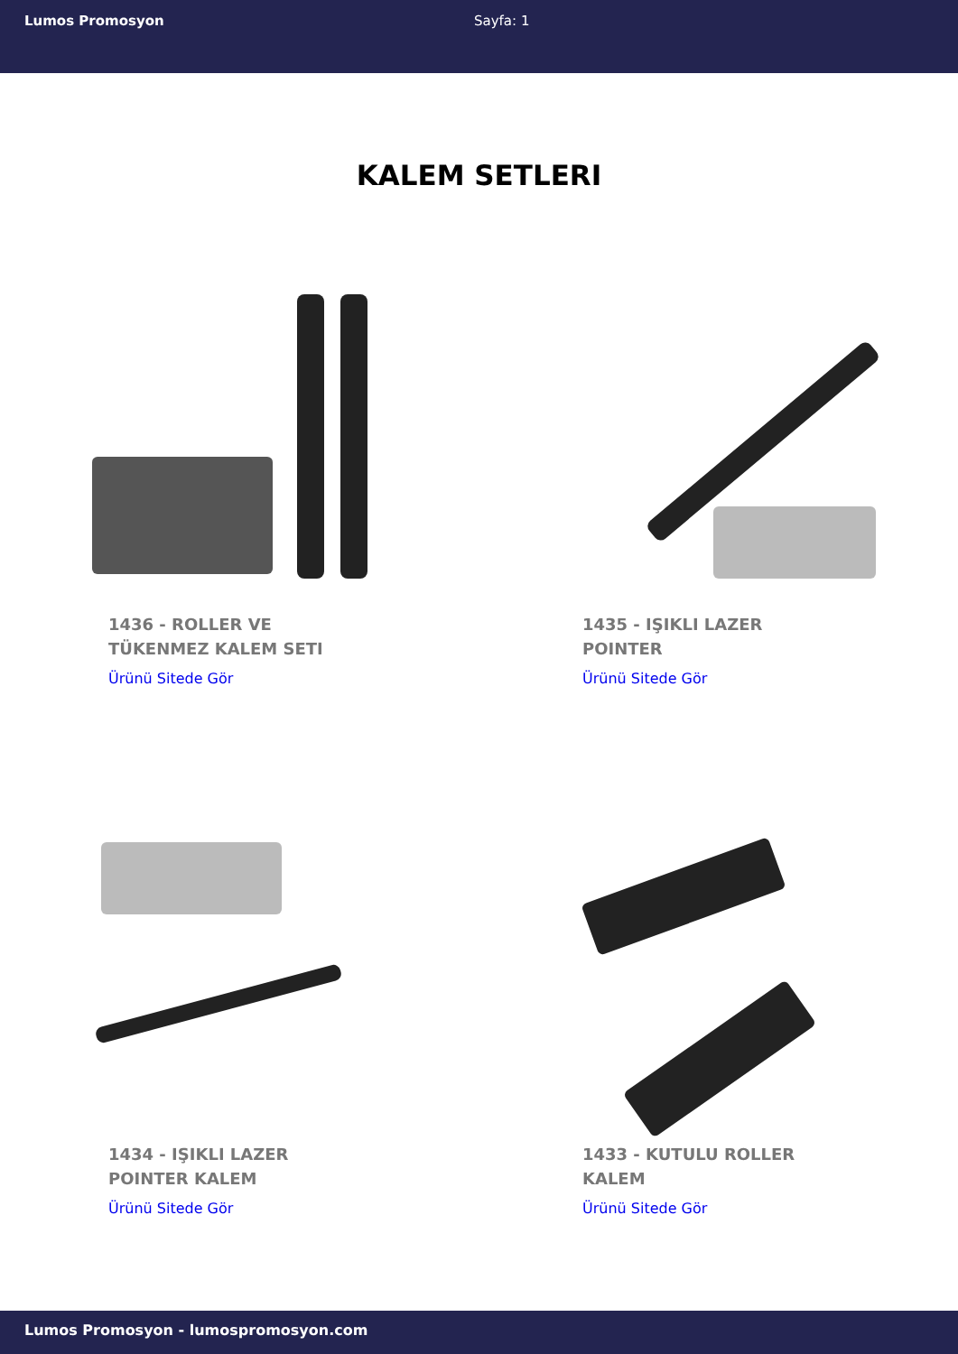Lumos Promosyon Sayfa: 1
KALEM SETLERI
1436 - ROLLER VE TÜKENMEZ KALEM SETI
Ürünü Sitede Gör
1435 - IŞIKLI LAZER POINTER
Ürünü Sitede Gör
1434 - IŞIKLI LAZER POINTER KALEM
Ürünü Sitede Gör
1433 - KUTULU ROLLER KALEM
Ürünü Sitede Gör
Lumos Promosyon - lumospromosyon.com